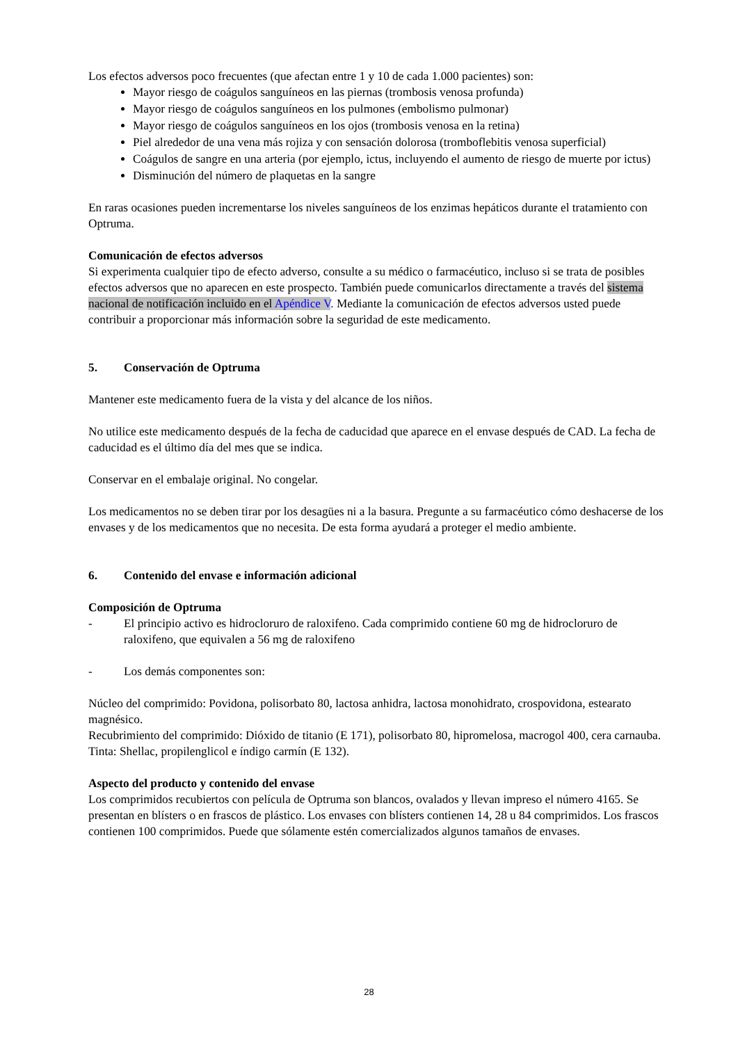Los efectos adversos poco frecuentes (que afectan entre 1 y 10 de cada 1.000 pacientes) son:
Mayor riesgo de coágulos sanguíneos en las piernas (trombosis venosa profunda)
Mayor riesgo de coágulos sanguíneos en los pulmones (embolismo pulmonar)
Mayor riesgo de coágulos sanguíneos en los ojos (trombosis venosa en la retina)
Piel alrededor de una vena más rojiza y con sensación dolorosa (tromboflebitis venosa superficial)
Coágulos de sangre en una arteria (por ejemplo, ictus, incluyendo el aumento de riesgo de muerte por ictus)
Disminución del número de plaquetas en la sangre
En raras ocasiones pueden incrementarse los niveles sanguíneos de los enzimas hepáticos durante el tratamiento con Optruma.
Comunicación de efectos adversos
Si experimenta cualquier tipo de efecto adverso, consulte a su médico o farmacéutico, incluso si se trata de posibles efectos adversos que no aparecen en este prospecto. También puede comunicarlos directamente a través del sistema nacional de notificación incluido en el Apéndice V. Mediante la comunicación de efectos adversos usted puede contribuir a proporcionar más información sobre la seguridad de este medicamento.
5. Conservación de Optruma
Mantener este medicamento fuera de la vista y del alcance de los niños.
No utilice este medicamento después de la fecha de caducidad que aparece en el envase después de CAD. La fecha de caducidad es el último día del mes que se indica.
Conservar en el embalaje original. No congelar.
Los medicamentos no se deben tirar por los desagües ni a la basura. Pregunte a su farmacéutico cómo deshacerse de los envases y de los medicamentos que no necesita. De esta forma ayudará a proteger el medio ambiente.
6. Contenido del envase e información adicional
Composición de Optruma
- El principio activo es hidrocloruro de raloxifeno. Cada comprimido contiene 60 mg de hidrocloruro de raloxifeno, que equivalen a 56 mg de raloxifeno
- Los demás componentes son:
Núcleo del comprimido: Povidona, polisorbato 80, lactosa anhidra, lactosa monohidrato, crospovidona, estearato magnésico.
Recubrimiento del comprimido: Dióxido de titanio (E 171), polisorbato 80, hipromelosa, macrogol 400, cera carnauba.
Tinta: Shellac, propilenglicol e índigo carmín (E 132).
Aspecto del producto y contenido del envase
Los comprimidos recubiertos con película de Optruma son blancos, ovalados y llevan impreso el número 4165. Se presentan en blísters o en frascos de plástico. Los envases con blísters contienen 14, 28 u 84 comprimidos. Los frascos contienen 100 comprimidos. Puede que sólamente estén comercializados algunos tamaños de envases.
28